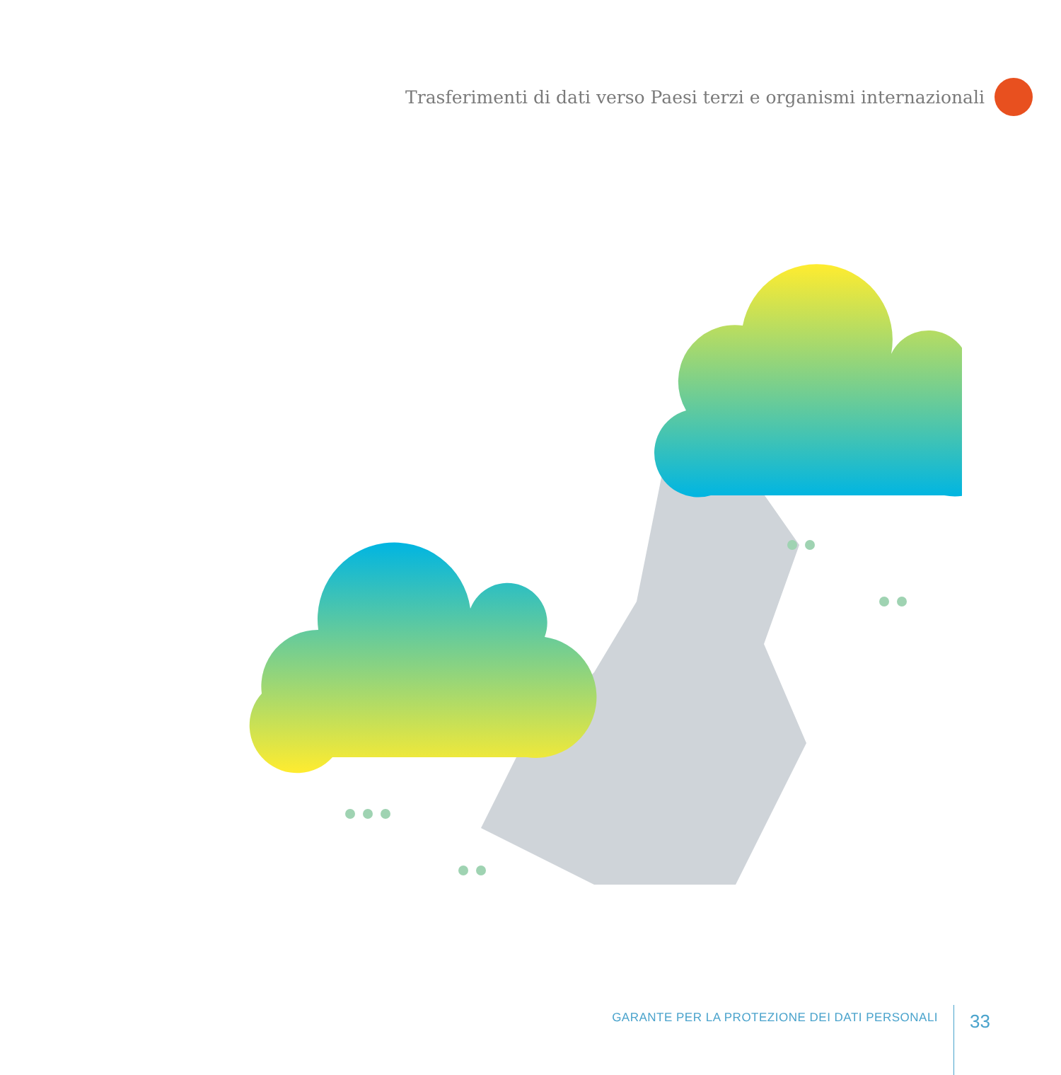Trasferimenti di dati verso Paesi terzi e organismi internazionali
GARANTE PER LA PROTEZIONE DEI DATI PERSONALI
33